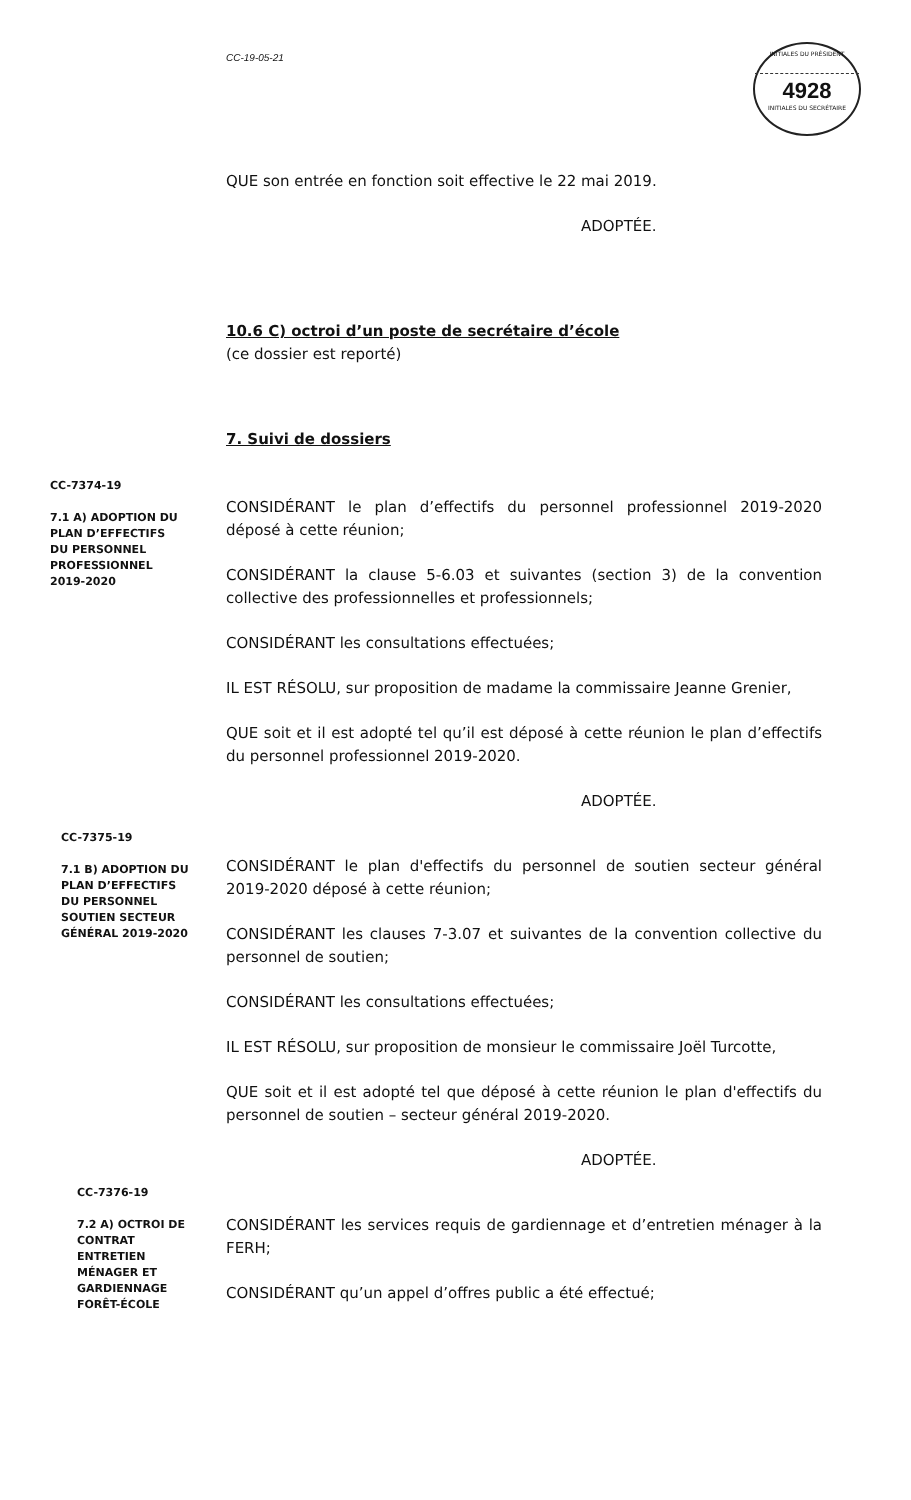CC-19-05-21
INITIALES DU PRÉSIDENT
4928
INITIALES DU SECRÉTAIRE
QUE son entrée en fonction soit effective le 22 mai 2019.
ADOPTÉE.
10.6 C) octroi d’un poste de secrétaire d’école
(ce dossier est reporté)
7. Suivi de dossiers
CC-7374-19
7.1 A) ADOPTION DU PLAN D’EFFECTIFS DU PERSONNEL PROFESSIONNEL 2019-2020
CONSIDÉRANT le plan d’effectifs du personnel professionnel 2019-2020 déposé à cette réunion;
CONSIDÉRANT la clause 5-6.03 et suivantes (section 3) de la convention collective des professionnelles et professionnels;
CONSIDÉRANT les consultations effectuées;
IL EST RÉSOLU, sur proposition de madame la commissaire Jeanne Grenier,
QUE soit et il est adopté tel qu’il est déposé à cette réunion le plan d’effectifs du personnel professionnel 2019-2020.
ADOPTÉE.
CC-7375-19
7.1 B) ADOPTION DU PLAN D’EFFECTIFS DU PERSONNEL SOUTIEN SECTEUR GÉNÉRAL 2019-2020
CONSIDÉRANT le plan d'effectifs du personnel de soutien secteur général 2019-2020 déposé à cette réunion;
CONSIDÉRANT les clauses 7-3.07 et suivantes de la convention collective du personnel de soutien;
CONSIDÉRANT les consultations effectuées;
IL EST RÉSOLU, sur proposition de monsieur le commissaire Joël Turcotte,
QUE soit et il est adopté tel que déposé à cette réunion le plan d'effectifs du personnel de soutien – secteur général 2019-2020.
ADOPTÉE.
CC-7376-19
7.2 A) OCTROI DE CONTRAT ENTRETIEN MÉNAGER ET GARDIENNAGE FORÊT-ÉCOLE
CONSIDÉRANT les services requis de gardiennage et d’entretien ménager à la FERH;
CONSIDÉRANT qu’un appel d’offres public a été effectué;